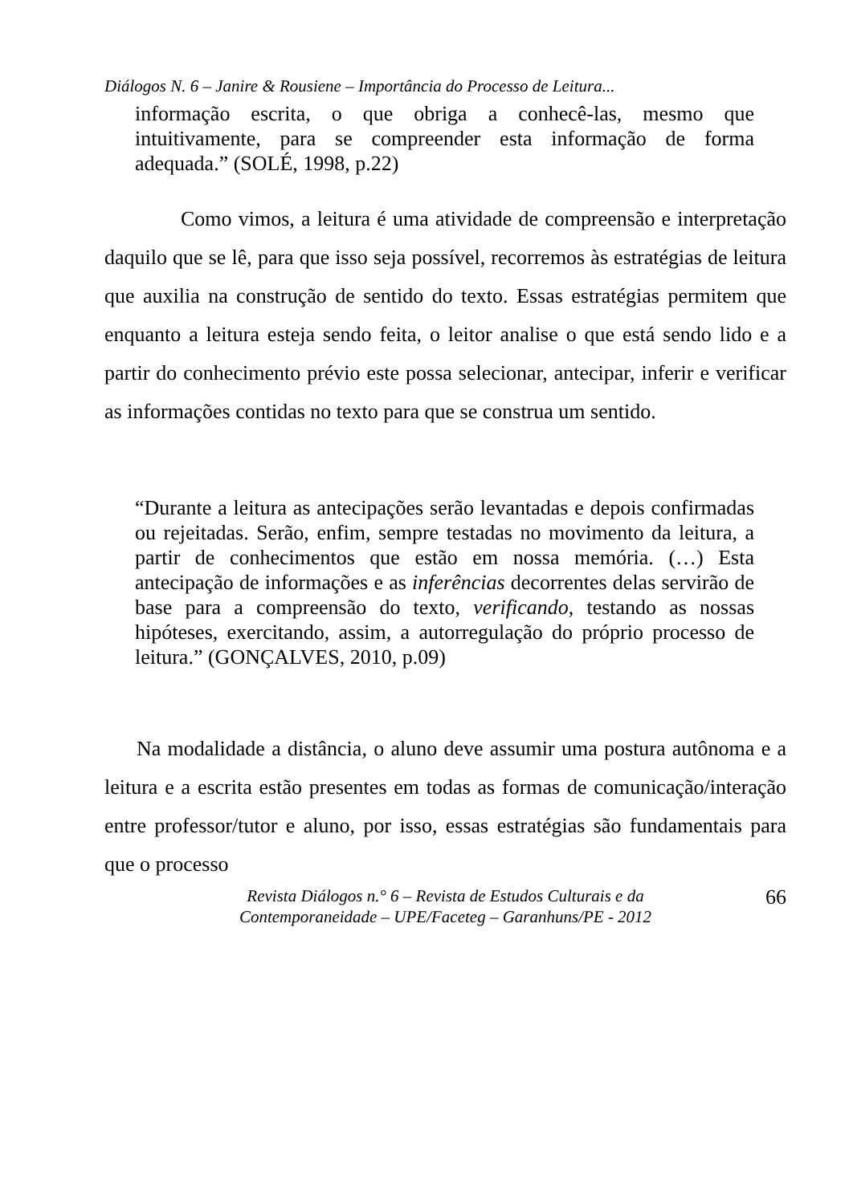Diálogos N. 6 – Janire & Rousiene – Importância do Processo de Leitura...
informação escrita, o que obriga a conhecê-las, mesmo que intuitivamente, para se compreender esta informação de forma adequada.” (SOLÉ, 1998, p.22)
Como vimos, a leitura é uma atividade de compreensão e interpretação daquilo que se lê, para que isso seja possível, recorremos às estratégias de leitura que auxilia na construção de sentido do texto. Essas estratégias permitem que enquanto a leitura esteja sendo feita, o leitor analise o que está sendo lido e a partir do conhecimento prévio este possa selecionar, antecipar, inferir e verificar as informações contidas no texto para que se construa um sentido.
“Durante a leitura as antecipações serão levantadas e depois confirmadas ou rejeitadas. Serão, enfim, sempre testadas no movimento da leitura, a partir de conhecimentos que estão em nossa memória. (…) Esta antecipação de informações e as inferências decorrentes delas servirão de base para a compreensão do texto, verificando, testando as nossas hipóteses, exercitando, assim, a autorregulação do próprio processo de leitura.” (GONÇALVES, 2010, p.09)
Na modalidade a distância, o aluno deve assumir uma postura autônoma e a leitura e a escrita estão presentes em todas as formas de comunicação/interação entre professor/tutor e aluno, por isso, essas estratégias são fundamentais para que o processo
Revista Diálogos n.° 6 – Revista de Estudos Culturais e da
Contemporaneidade – UPE/Faceteg – Garanhuns/PE - 2012
66